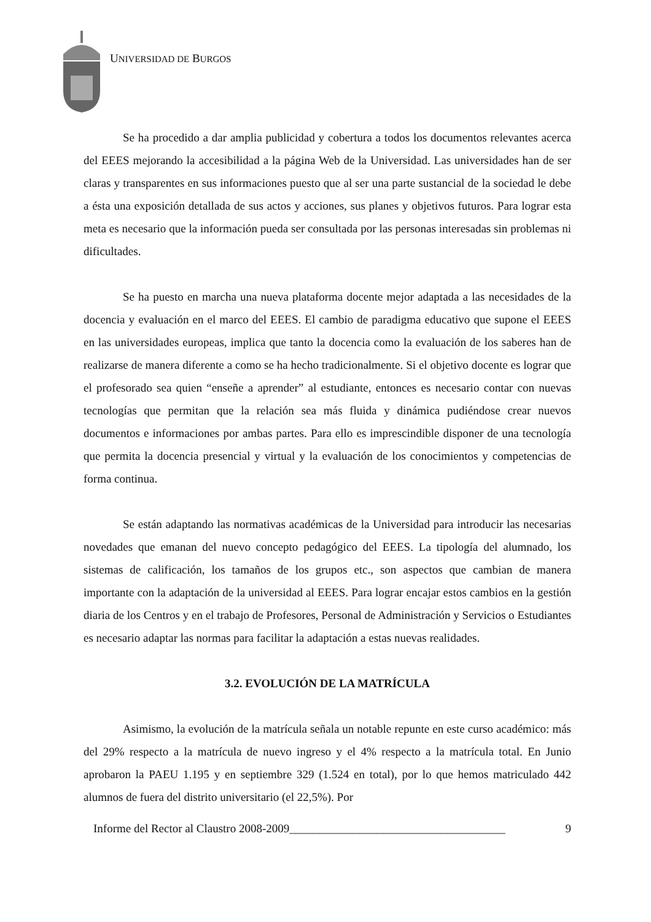UNIVERSIDAD DE BURGOS
Se ha procedido a dar amplia publicidad y cobertura a todos los documentos relevantes acerca del EEES mejorando la accesibilidad a la página Web de la Universidad. Las universidades han de ser claras y transparentes en sus informaciones puesto que al ser una parte sustancial de la sociedad le debe a ésta una exposición detallada de sus actos y acciones, sus planes y objetivos futuros. Para lograr esta meta es necesario que la información pueda ser consultada por las personas interesadas sin problemas ni dificultades.
Se ha puesto en marcha una nueva plataforma docente mejor adaptada a las necesidades de la docencia y evaluación en el marco del EEES. El cambio de paradigma educativo que supone el EEES en las universidades europeas, implica que tanto la docencia como la evaluación de los saberes han de realizarse de manera diferente a como se ha hecho tradicionalmente. Si el objetivo docente es lograr que el profesorado sea quien “enseñe a aprender” al estudiante, entonces es necesario contar con nuevas tecnologías que permitan que la relación sea más fluida y dinámica pudiéndose crear nuevos documentos e informaciones por ambas partes. Para ello es imprescindible disponer de una tecnología que permita la docencia presencial y virtual y la evaluación de los conocimientos y competencias de forma continua.
Se están adaptando las normativas académicas de la Universidad para introducir las necesarias novedades que emanan del nuevo concepto pedagógico del EEES. La tipología del alumnado, los sistemas de calificación, los tamaños de los grupos etc., son aspectos que cambian de manera importante con la adaptación de la universidad al EEES. Para lograr encajar estos cambios en la gestión diaria de los Centros y en el trabajo de Profesores, Personal de Administración y Servicios o Estudiantes es necesario adaptar las normas para facilitar la adaptación a estas nuevas realidades.
3.2. EVOLUCIÓN DE LA MATRÍCULA
Asimismo, la evolución de la matrícula señala un notable repunte en este curso académico: más del 29% respecto a la matrícula de nuevo ingreso y el 4% respecto a la matrícula total. En Junio aprobaron la PAEU 1.195 y en septiembre 329 (1.524 en total), por lo que hemos matriculado 442 alumnos de fuera del distrito universitario (el 22,5%). Por
Informe del Rector al Claustro 2008-2009_____________________________________ 9